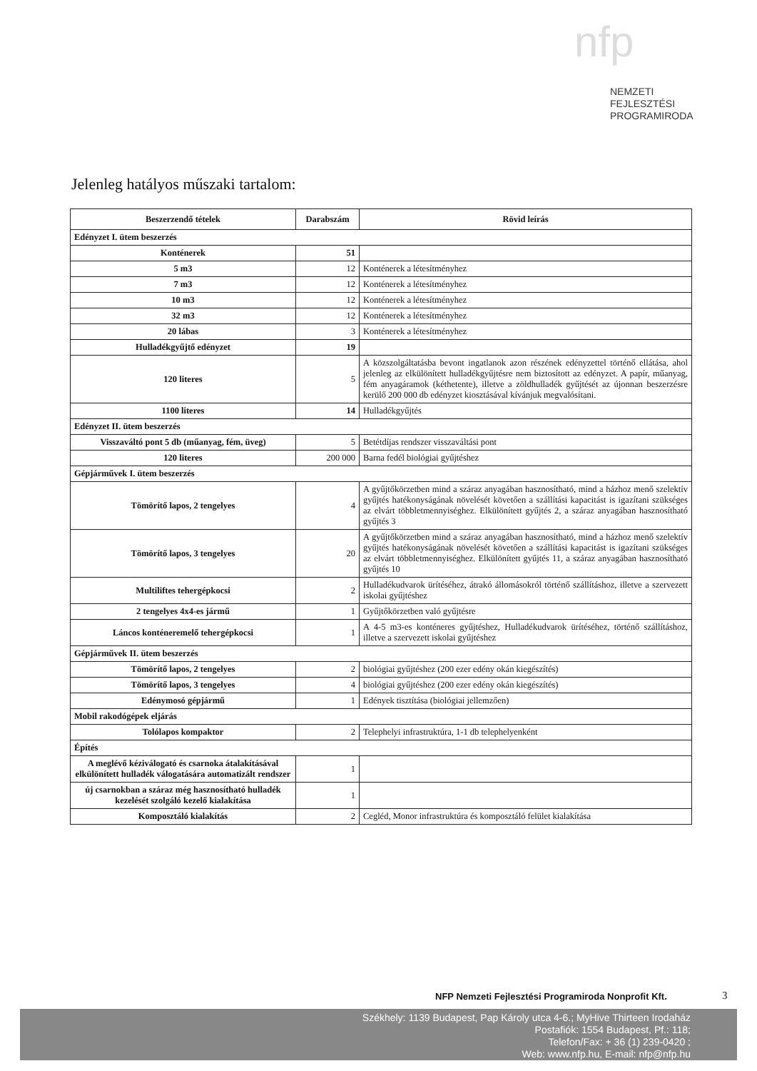nfp
NEMZETI
FEJLESZTÉSI
PROGRAMIRODA
Jelenleg hatályos műszaki tartalom:
| Beszerzendő tételek | Darabszám | Rövid leírás |
| --- | --- | --- |
| Edényzet I. ütem beszerzés | | |
| Konténerek | 51 | |
| 5 m3 | 12 | Konténerek a létesítményhez |
| 7 m3 | 12 | Konténerek a létesítményhez |
| 10 m3 | 12 | Konténerek a létesítményhez |
| 32 m3 | 12 | Konténerek a létesítményhez |
| 20 lábas | 3 | Konténerek a létesítményhez |
| Hulladékgyűjtő edényzet | 19 | |
| 120 literes | 5 | A közszolgáltatásba bevont ingatlanok azon részének edényzettel történő ellátása, ahol jelenleg az elkülönített hulladékgyűjtésre nem biztosított az edényzet. A papír, műanyag, fém anyagáramok (kéthetente), illetve a zöldhulladék gyűjtését az újonnan beszerzésre kerülő 200 000 db edényzet kiosztásával kívánjuk megvalósítani. |
| 1100 literes | 14 | Hulladékgyűjtés |
| Edényzet II. ütem beszerzés | | |
| Visszaváltó pont 5 db (műanyag, fém, üveg) | 5 | Betétdíjas rendszer visszaváltási pont |
| 120 literes | 200 000 | Barna fedél biológiai gyűjtéshez |
| Gépjárművek I. ütem beszerzés | | |
| Tömörítő lapos, 2 tengelyes | 4 | A gyűjtőkörzetben mind a száraz anyagában hasznosítható, mind a házhoz menő szelektív gyűjtés hatékonyságának növelését követően a szállítási kapacitást is igazítani szükséges az elvárt többletmennyiséghez. Elkülönített gyűjtés 2, a száraz anyagában hasznosítható gyűjtés 3 |
| Tömörítő lapos, 3 tengelyes | 20 | A gyűjtőkörzetben mind a száraz anyagában hasznosítható, mind a házhoz menő szelektív gyűjtés hatékonyságának növelését követően a szállítási kapacitást is igazítani szükséges az elvárt többletmennyiséghez. Elkülönített gyűjtés 11, a száraz anyagában hasznosítható gyűjtés 10 |
| Multiliftes tehergépkocsi | 2 | Hulladékudvarok ürítéséhez, átrakó állomásokról történő szállításhoz, illetve a szervezett iskolai gyűjtéshez |
| 2 tengelyes 4x4-es jármű | 1 | Gyűjtőkörzetben való gyűjtésre |
| Láncos konténeremelő tehergépkocsi | 1 | A 4-5 m3-es konténeres gyűjtéshez, Hulladékudvarok ürítéséhez, történő szállításhoz, illetve a szervezett iskolai gyűjtéshez |
| Gépjárművek II. ütem beszerzés | | |
| Tömörítő lapos, 2 tengelyes | 2 | biológiai gyűjtéshez (200 ezer edény okán kiegészítés) |
| Tömörítő lapos, 3 tengelyes | 4 | biológiai gyűjtéshez (200 ezer edény okán kiegészítés) |
| Edénymosó gépjármű | 1 | Edények tisztítása (biológiai jellemzően) |
| Mobil rakodógépek eljárás | | |
| Tolólapos kompaktor | 2 | Telephelyi infrastruktúra, 1-1 db telephelyenként |
| Építés | | |
| A meglévő kéziválogató és csarnoka átalakításával elkülönített hulladék válogatására automatizált rendszer | 1 | |
| új csarnokban a száraz még hasznosítható hulladék kezelését szolgáló kezelő kialakítása | 1 | |
| Komposztáló kialakítás | 2 | Cegléd, Monor infrastruktúra és komposztáló felület kialakítása |
NFP Nemzeti Fejlesztési Programiroda Nonprofit Kft.
3
Székhely: 1139 Budapest, Pap Károly utca 4-6.; MyHive Thirteen Irodaház
Postafiók: 1554 Budapest, Pf.: 118;
Telefon/Fax: + 36 (1) 239-0420 ;
Web: www.nfp.hu, E-mail: nfp@nfp.hu